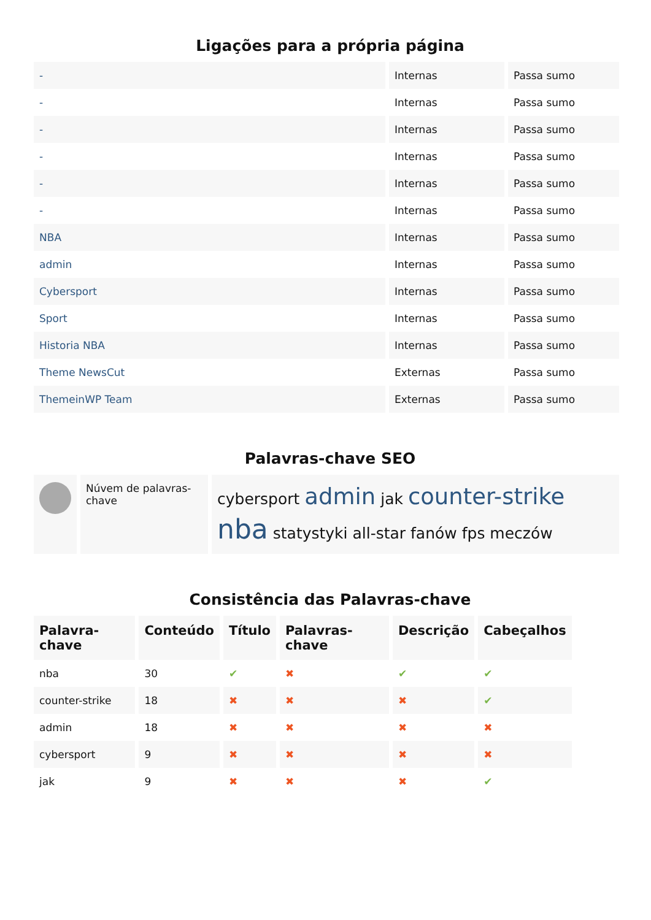Ligações para a própria página
| - | Internas | Passa sumo |
| - | Internas | Passa sumo |
| - | Internas | Passa sumo |
| - | Internas | Passa sumo |
| - | Internas | Passa sumo |
| - | Internas | Passa sumo |
| NBA | Internas | Passa sumo |
| admin | Internas | Passa sumo |
| Cybersport | Internas | Passa sumo |
| Sport | Internas | Passa sumo |
| Historia NBA | Internas | Passa sumo |
| Theme NewsCut | Externas | Passa sumo |
| ThemeinWP Team | Externas | Passa sumo |
Palavras-chave SEO
| | Núvem de palavras-chave | cybersport admin jak counter-strike nba statystyki all-star fanów fps meczów |
Consistência das Palavras-chave
| Palavra-chave | Conteúdo | Título | Palavras-chave | Descrição | Cabeçalhos |
| --- | --- | --- | --- | --- | --- |
| nba | 30 | ✔ | ✖ | ✔ | ✔ |
| counter-strike | 18 | ✖ | ✖ | ✖ | ✔ |
| admin | 18 | ✖ | ✖ | ✖ | ✖ |
| cybersport | 9 | ✖ | ✖ | ✖ | ✖ |
| jak | 9 | ✖ | ✖ | ✖ | ✔ |